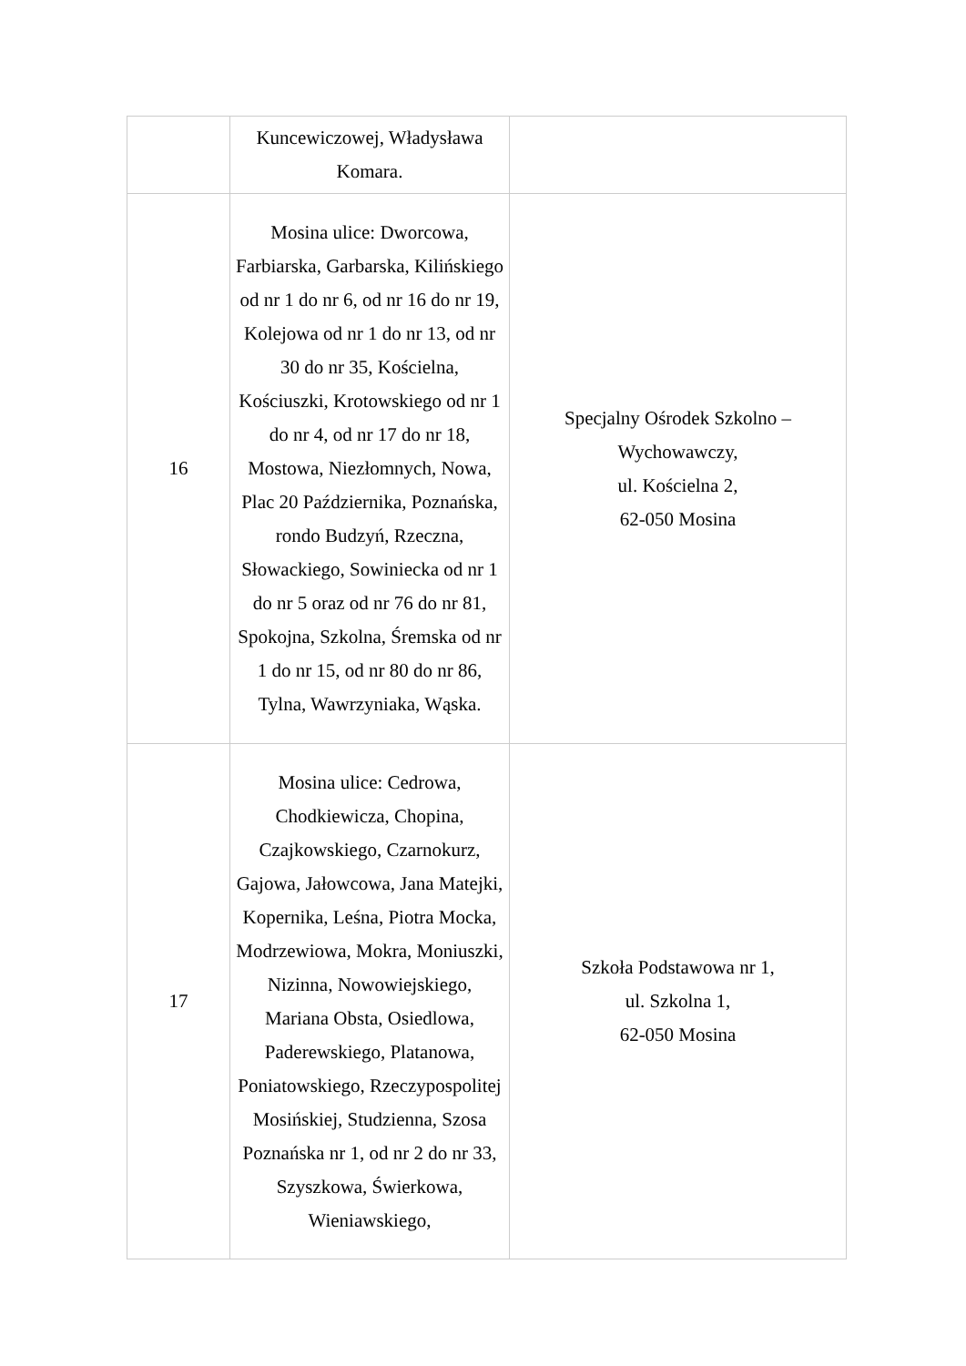| | Kuncewiczowej, Władysława Komara. | |
| 16 | Mosina ulice: Dworcowa, Farbiarska, Garbarska, Kilińskiego od nr 1 do nr 6, od nr 16 do nr 19, Kolejowa od nr 1 do nr 13, od nr 30 do nr 35, Kościelna, Kościuszki, Krotowskiego od nr 1 do nr 4, od nr 17 do nr 18, Mostowa, Niezłomnych, Nowa, Plac 20 Października, Poznańska, rondo Budzyń, Rzeczna, Słowackiego, Sowiniecka od nr 1 do nr 5 oraz od nr 76 do nr 81, Spokojna, Szkolna, Śremska od nr 1 do nr 15, od nr 80 do nr 86, Tylna, Wawrzyniaka, Wąska. | Specjalny Ośrodek Szkolno – Wychowawczy, ul. Kościelna 2, 62-050 Mosina |
| 17 | Mosina ulice: Cedrowa, Chodkiewicza, Chopina, Czajkowskiego, Czarnokurz, Gajowa, Jałowcowa, Jana Matejki, Kopernika, Leśna, Piotra Mocka, Modrzewiowa, Mokra, Moniuszki, Nizinna, Nowowiejskiego, Mariana Obsta, Osiedlowa, Paderewskiego, Platanowa, Poniatowskiego, Rzeczypospolitej Mosińskiej, Studzienna, Szosa Poznańska nr 1, od nr 2 do nr 33, Szyszkowa, Świerkowa, Wieniawskiego, | Szkoła Podstawowa nr 1, ul. Szkolna 1, 62-050 Mosina |